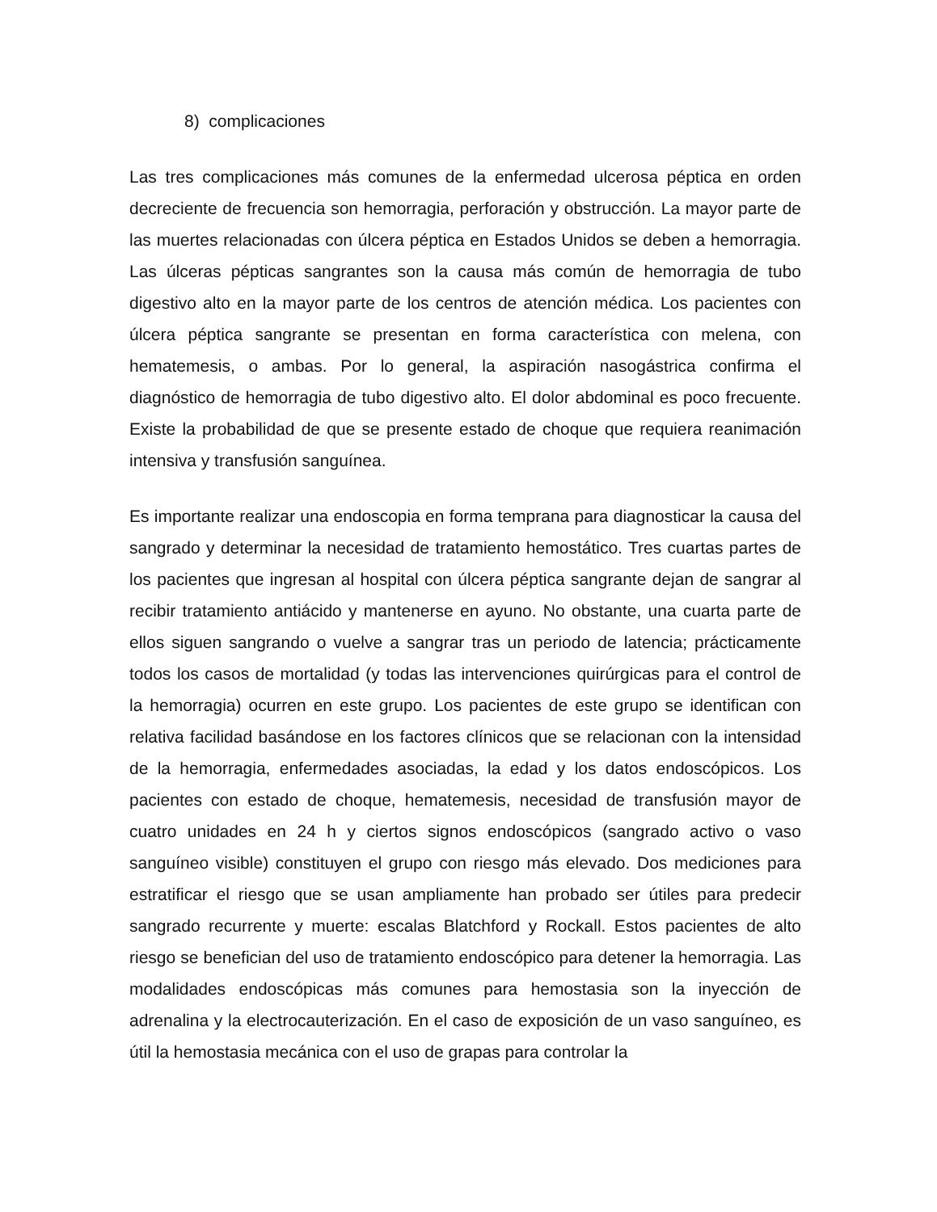8) complicaciones
Las tres complicaciones más comunes de la enfermedad ulcerosa péptica en orden decreciente de frecuencia son hemorragia, perforación y obstrucción. La mayor parte de las muertes relacionadas con úlcera péptica en Estados Unidos se deben a hemorragia. Las úlceras pépticas sangrantes son la causa más común de hemorragia de tubo digestivo alto en la mayor parte de los centros de atención médica. Los pacientes con úlcera péptica sangrante se presentan en forma característica con melena, con hematemesis, o ambas. Por lo general, la aspiración nasogástrica confirma el diagnóstico de hemorragia de tubo digestivo alto. El dolor abdominal es poco frecuente. Existe la probabilidad de que se presente estado de choque que requiera reanimación intensiva y transfusión sanguínea.
Es importante realizar una endoscopia en forma temprana para diagnosticar la causa del sangrado y determinar la necesidad de tratamiento hemostático. Tres cuartas partes de los pacientes que ingresan al hospital con úlcera péptica sangrante dejan de sangrar al recibir tratamiento antiácido y mantenerse en ayuno. No obstante, una cuarta parte de ellos siguen sangrando o vuelve a sangrar tras un periodo de latencia; prácticamente todos los casos de mortalidad (y todas las intervenciones quirúrgicas para el control de la hemorragia) ocurren en este grupo. Los pacientes de este grupo se identifican con relativa facilidad basándose en los factores clínicos que se relacionan con la intensidad de la hemorragia, enfermedades asociadas, la edad y los datos endoscópicos. Los pacientes con estado de choque, hematemesis, necesidad de transfusión mayor de cuatro unidades en 24 h y ciertos signos endoscópicos (sangrado activo o vaso sanguíneo visible) constituyen el grupo con riesgo más elevado. Dos mediciones para estratificar el riesgo que se usan ampliamente han probado ser útiles para predecir sangrado recurrente y muerte: escalas Blatchford y Rockall. Estos pacientes de alto riesgo se benefician del uso de tratamiento endoscópico para detener la hemorragia. Las modalidades endoscópicas más comunes para hemostasia son la inyección de adrenalina y la electrocauterización. En el caso de exposición de un vaso sanguíneo, es útil la hemostasia mecánica con el uso de grapas para controlar la